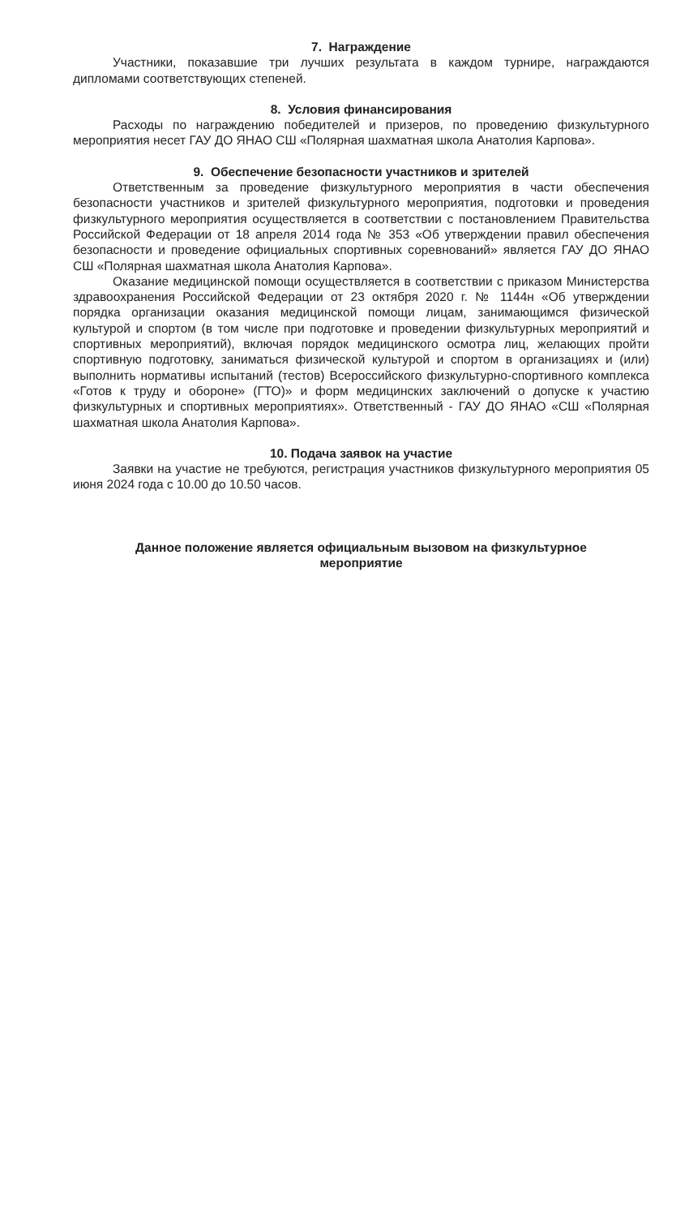7. Награждение
Участники, показавшие три лучших результата в каждом турнире, награждаются дипломами соответствующих степеней.
8. Условия финансирования
Расходы по награждению победителей и призеров, по проведению физкультурного мероприятия несет ГАУ ДО ЯНАО СШ «Полярная шахматная школа Анатолия Карпова».
9. Обеспечение безопасности участников и зрителей
Ответственным за проведение физкультурного мероприятия в части обеспечения безопасности участников и зрителей физкультурного мероприятия, подготовки и проведения физкультурного мероприятия осуществляется в соответствии с постановлением Правительства Российской Федерации от 18 апреля 2014 года № 353 «Об утверждении правил обеспечения безопасности и проведение официальных спортивных соревнований» является ГАУ ДО ЯНАО СШ «Полярная шахматная школа Анатолия Карпова».
Оказание медицинской помощи осуществляется в соответствии с приказом Министерства здравоохранения Российской Федерации от 23 октября 2020 г. № 1144н «Об утверждении порядка организации оказания медицинской помощи лицам, занимающимся физической культурой и спортом (в том числе при подготовке и проведении физкультурных мероприятий и спортивных мероприятий), включая порядок медицинского осмотра лиц, желающих пройти спортивную подготовку, заниматься физической культурой и спортом в организациях и (или) выполнить нормативы испытаний (тестов) Всероссийского физкультурно-спортивного комплекса «Готов к труду и обороне» (ГТО)» и форм медицинских заключений о допуске к участию физкультурных и спортивных мероприятиях». Ответственный - ГАУ ДО ЯНАО «СШ «Полярная шахматная школа Анатолия Карпова».
10. Подача заявок на участие
Заявки на участие не требуются, регистрация участников физкультурного мероприятия 05 июня 2024 года с 10.00 до 10.50 часов.
Данное положение является официальным вызовом на физкультурное мероприятие